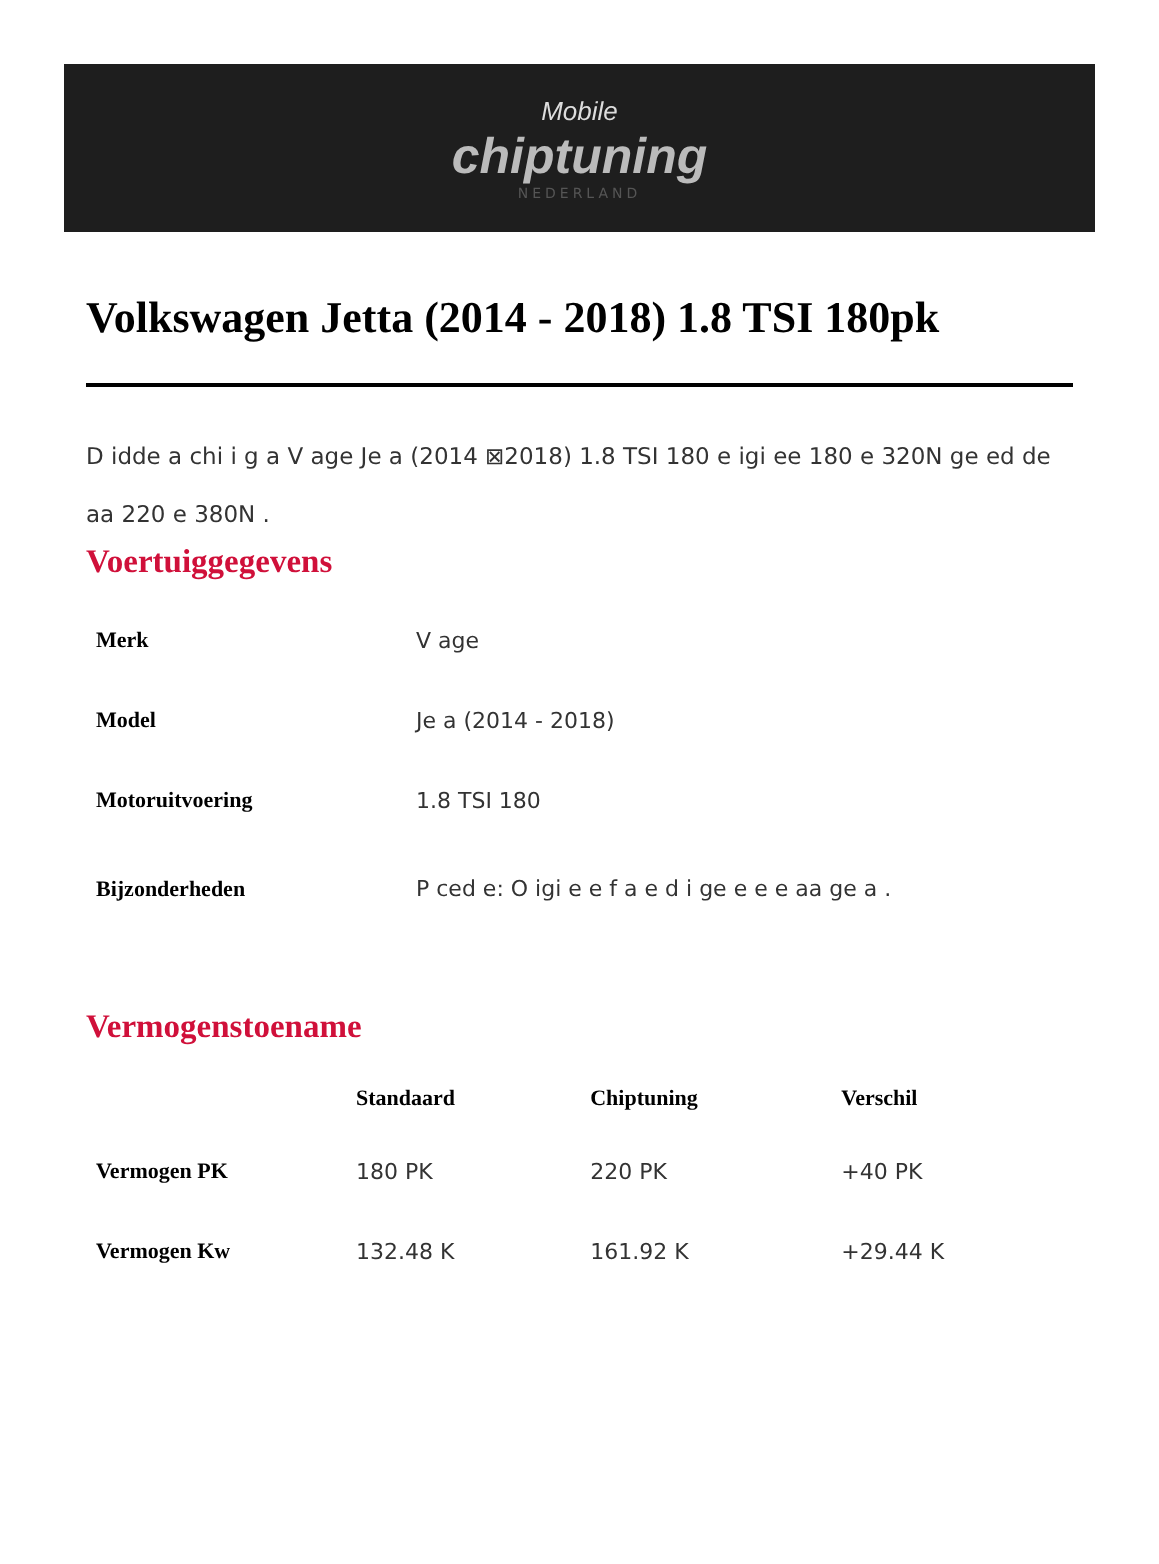Mobile
chiptuning
NEDERLAND
Volkswagen Jetta (2014 - 2018) 1.8 TSI 180pk
D idde a chi i g a V age Je a (2014 ⊠2018) 1.8 TSI 180 e igi ee 180 e 320N ge ed de aa 220 e 380N .
Voertuiggegevens
| Merk | V age |
| Model | Je a (2014 - 2018) |
| Motoruitvoering | 1.8 TSI 180 |
| Bijzonderheden | P ced e: O igi e e f a e d i ge e e e aa ge a . |
Vermogenstoename
| | Standaard | Chiptuning | Verschil |
| --- | --- | --- | --- |
| Vermogen PK | 180 PK | 220 PK | +40 PK |
| Vermogen Kw | 132.48 K | 161.92 K | +29.44 K |